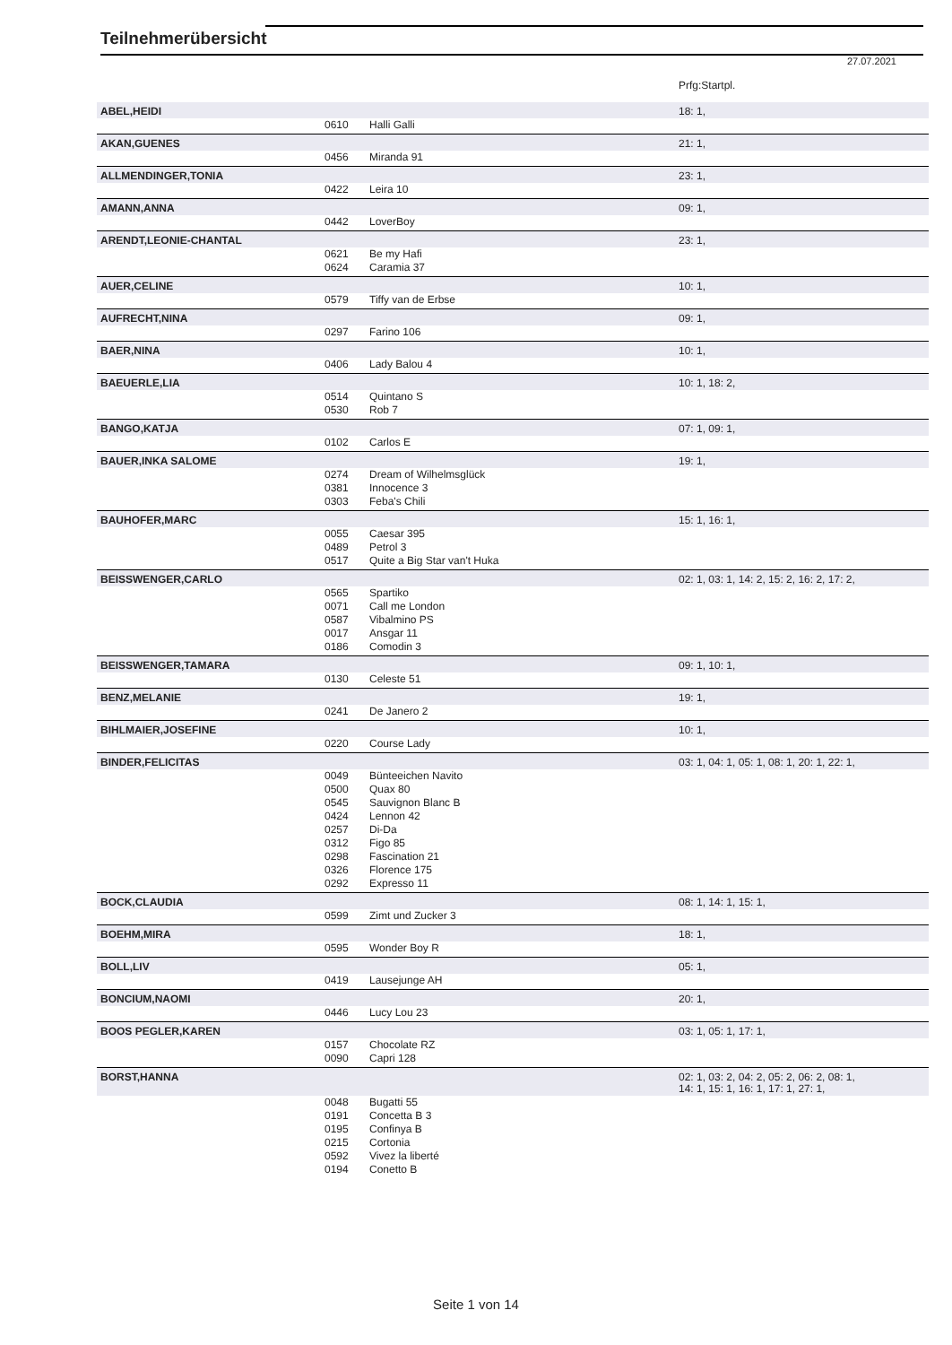Teilnehmerübersicht
27.07.2021
| | | | Prfg:Startpl. |
| ABEL,HEIDI | | | 18: 1, |
| | 0610 | Halli Galli | |
| AKAN,GUENES | | | 21: 1, |
| | 0456 | Miranda 91 | |
| ALLMENDINGER,TONIA | | | 23: 1, |
| | 0422 | Leira 10 | |
| AMANN,ANNA | | | 09: 1, |
| | 0442 | LoverBoy | |
| ARENDT,LEONIE-CHANTAL | | | 23: 1, |
| | 0621 | Be my Hafi | |
| | 0624 | Caramia 37 | |
| AUER,CELINE | | | 10: 1, |
| | 0579 | Tiffy van de Erbse | |
| AUFRECHT,NINA | | | 09: 1, |
| | 0297 | Farino 106 | |
| BAER,NINA | | | 10: 1, |
| | 0406 | Lady Balou 4 | |
| BAEUERLE,LIA | | | 10: 1, 18: 2, |
| | 0514 | Quintano S | |
| | 0530 | Rob 7 | |
| BANGO,KATJA | | | 07: 1, 09: 1, |
| | 0102 | Carlos E | |
| BAUER,INKA SALOME | | | 19: 1, |
| | 0274 | Dream of Wilhelmsglück | |
| | 0381 | Innocence 3 | |
| | 0303 | Feba's Chili | |
| BAUHOFER,MARC | | | 15: 1, 16: 1, |
| | 0055 | Caesar 395 | |
| | 0489 | Petrol 3 | |
| | 0517 | Quite a Big Star van't Huka | |
| BEISSWENGER,CARLO | | | 02: 1, 03: 1, 14: 2, 15: 2, 16: 2, 17: 2, |
| | 0565 | Spartiko | |
| | 0071 | Call me London | |
| | 0587 | Vibalmino PS | |
| | 0017 | Ansgar 11 | |
| | 0186 | Comodin 3 | |
| BEISSWENGER,TAMARA | | | 09: 1, 10: 1, |
| | 0130 | Celeste 51 | |
| BENZ,MELANIE | | | 19: 1, |
| | 0241 | De Janero 2 | |
| BIHLMAIER,JOSEFINE | | | 10: 1, |
| | 0220 | Course Lady | |
| BINDER,FELICITAS | | | 03: 1, 04: 1, 05: 1, 08: 1, 20: 1, 22: 1, |
| | 0049 | Bünteeichen Navito | |
| | 0500 | Quax 80 | |
| | 0545 | Sauvignon Blanc B | |
| | 0424 | Lennon 42 | |
| | 0257 | Di-Da | |
| | 0312 | Figo 85 | |
| | 0298 | Fascination 21 | |
| | 0326 | Florence 175 | |
| | 0292 | Expresso 11 | |
| BOCK,CLAUDIA | | | 08: 1, 14: 1, 15: 1, |
| | 0599 | Zimt und Zucker 3 | |
| BOEHM,MIRA | | | 18: 1, |
| | 0595 | Wonder Boy R | |
| BOLL,LIV | | | 05: 1, |
| | 0419 | Lausejunge AH | |
| BONCIUM,NAOMI | | | 20: 1, |
| | 0446 | Lucy Lou 23 | |
| BOOS PEGLER,KAREN | | | 03: 1, 05: 1, 17: 1, |
| | 0157 | Chocolate RZ | |
| | 0090 | Capri 128 | |
| BORST,HANNA | | | 02: 1, 03: 2, 04: 2, 05: 2, 06: 2, 08: 1, 14: 1, 15: 1, 16: 1, 17: 1, 27: 1, |
| | 0048 | Bugatti 55 | |
| | 0191 | Concetta B 3 | |
| | 0195 | Confinya B | |
| | 0215 | Cortonia | |
| | 0592 | Vivez la liberté | |
| | 0194 | Conetto B | |
Seite 1 von 14